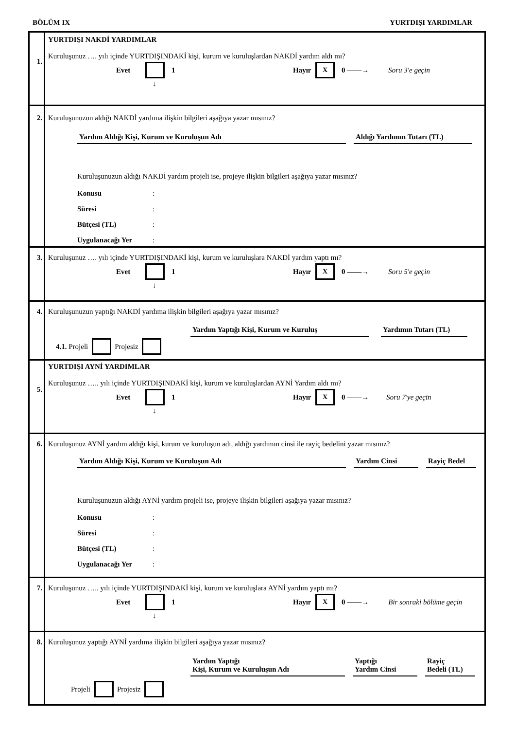BÖLÜM IX YURTDIŞI YARDIMLAR
1.
YURTDIŞI NAKDİ YARDIMLAR
Kuruluşunuz …. yılı içinde YURTDIŞINDAKİ kişi, kurum ve kuruluşlardan NAKDİ yardım aldı mı?
Evet 1 Hayır X 0 ——→ Soru 3'e geçin
↓
2.
Kuruluşunuzun aldığı NAKDİ yardıma ilişkin bilgileri aşağıya yazar mısınız?
Yardım Aldığı Kişi, Kurum ve Kuruluşun Adı Aldığı Yardımın Tutarı (TL)
Kuruluşunuzun aldığı NAKDİ yardım projeli ise, projeye ilişkin bilgileri aşağıya yazar mısınız?
Konusu:
Süresi:
Bütçesi (TL):
Uygulanacağı Yer:
3.
Kuruluşunuz …. yılı içinde YURTDIŞINDAKİ kişi, kurum ve kuruluşlara NAKDİ yardım yaptı mı?
Evet 1 Hayır X 0 ——→ Soru 5'e geçin
↓
4.
Kuruluşunuzun yaptığı NAKDİ yardıma ilişkin bilgileri aşağıya yazar mısınız?
Yardım Yaptığı Kişi, Kurum ve Kuruluş Yardımın Tutarı (TL)
4.1. Projeli Projesiz
5.
YURTDIŞI AYNİ YARDIMLAR
Kuruluşunuz ….. yılı içinde YURTDIŞINDAKİ kişi, kurum ve kuruluşlardan AYNİ Yardım aldı mı?
Evet 1 Hayır X 0 ——→ Soru 7'ye geçin
↓
6.
Kuruluşunuz AYNİ yardım aldığı kişi, kurum ve kuruluşun adı, aldığı yardımın cinsi ile rayiç bedelini yazar mısınız?
Yardım Aldığı Kişi, Kurum ve Kuruluşun Adı Yardım Cinsi Rayiç Bedel
Kuruluşunuzun aldığı AYNİ yardım projeli ise, projeye ilişkin bilgileri aşağıya yazar mısınız?
Konusu:
Süresi:
Bütçesi (TL):
Uygulanacağı Yer:
7.
Kuruluşunuz ….. yılı içinde YURTDIŞINDAKİ kişi, kurum ve kuruluşlara AYNİ yardım yaptı mı?
Evet 1 Hayır X 0 ——→ Bir sonraki bölüme geçin
↓
8.
Kuruluşunuz yaptığı AYNİ yardıma ilişkin bilgileri aşağıya yazar mısınız?
Yardım Yaptığı
Kişi, Kurum ve Kuruluşun Adı Yaptığı
Yardım Cinsi Rayiç
Bedeli (TL)
Projeli Projesiz